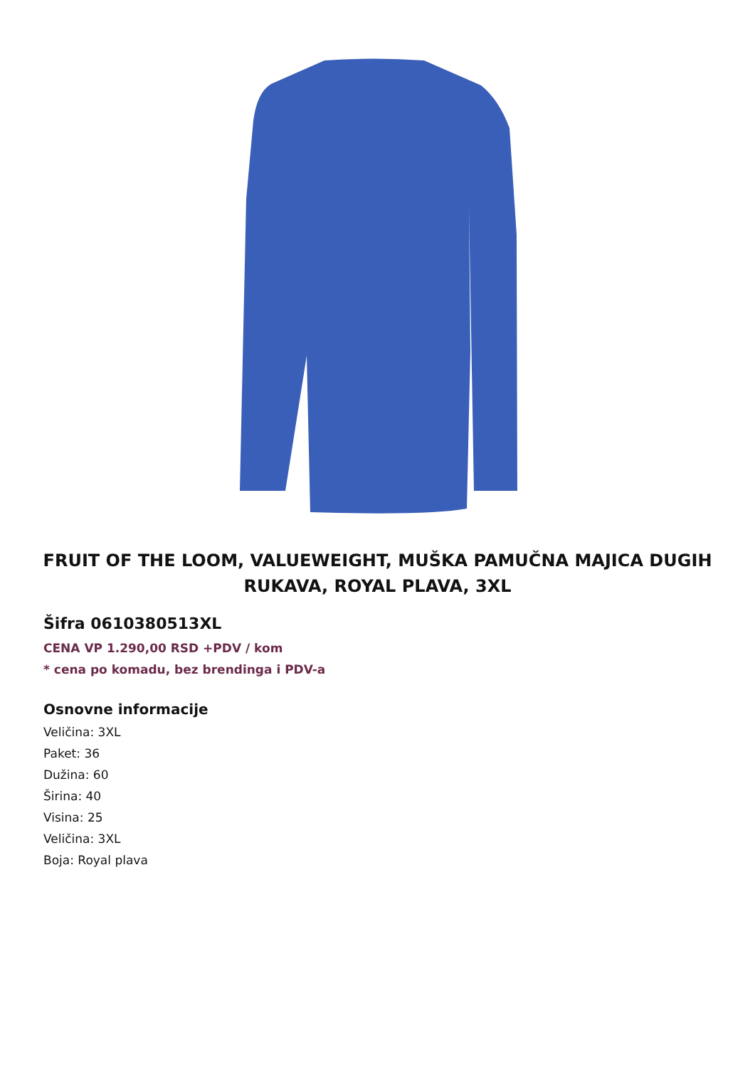FRUIT OF THE LOOM, VALUEWEIGHT, MUŠKA PAMUČNA MAJICA DUGIH RUKAVA, ROYAL PLAVA, 3XL
Šifra 0610380513XL
CENA VP 1.290,00 RSD +PDV / kom
* cena po komadu, bez brendinga i PDV-a
Osnovne informacije
Veličina: 3XL
Paket: 36
Dužina: 60
Širina: 40
Visina: 25
Veličina: 3XL
Boja: Royal plava